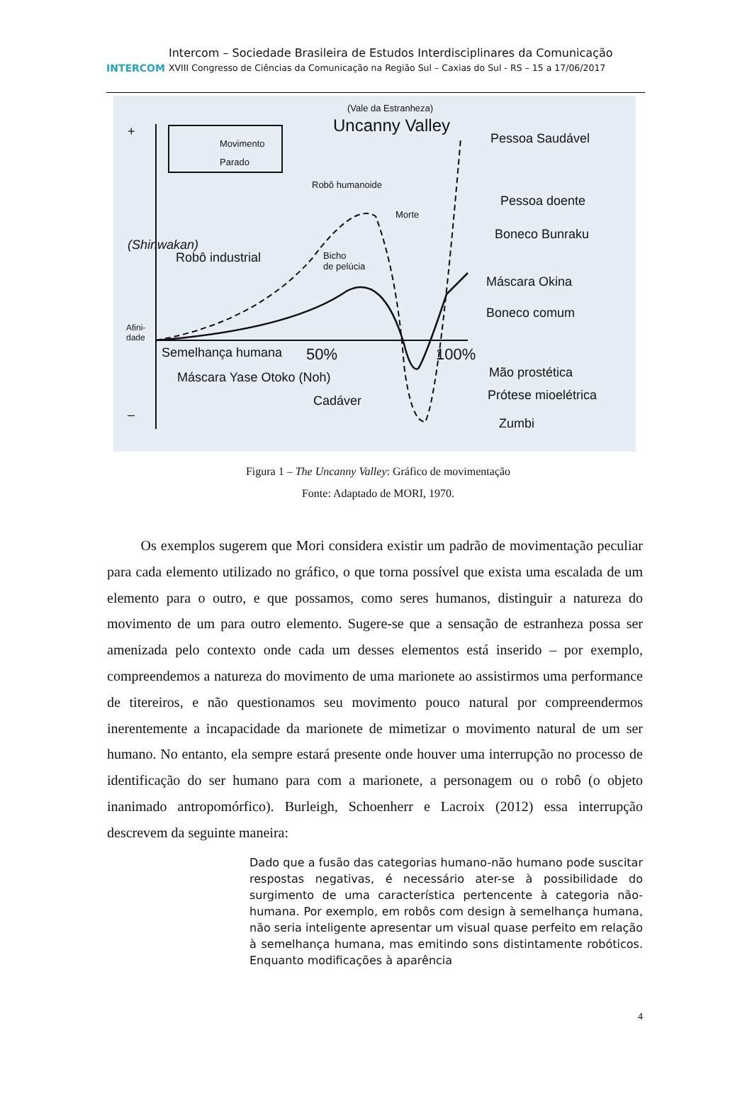INTERCOM
Intercom – Sociedade Brasileira de Estudos Interdisciplinares da Comunicação
XVIII Congresso de Ciências da Comunicação na Região Sul – Caxias do Sul - RS – 15 a 17/06/2017
(Vale da Estranheza)
Uncanny Valley
Movimento
Parado
+
–
(Shinwakan)
Afini-
dade
Robô humanoide
Morte
Robô industrial
Bicho
de pelúcia
Semelhança humana 50% 100%
Máscara Yase Otoko (Noh)
Cadáver
Pessoa Saudável
Pessoa doente
Boneco Bunraku
Máscara Okina
Boneco comum
Mão prostética
Prótese mioelétrica
Zumbi
Figura 1 – The Uncanny Valley: Gráfico de movimentação
Fonte: Adaptado de MORI, 1970.
Os exemplos sugerem que Mori considera existir um padrão de movimentação peculiar para cada elemento utilizado no gráfico, o que torna possível que exista uma escalada de um elemento para o outro, e que possamos, como seres humanos, distinguir a natureza do movimento de um para outro elemento. Sugere-se que a sensação de estranheza possa ser amenizada pelo contexto onde cada um desses elementos está inserido – por exemplo, compreendemos a natureza do movimento de uma marionete ao assistirmos uma performance de titereiros, e não questionamos seu movimento pouco natural por compreendermos inerentemente a incapacidade da marionete de mimetizar o movimento natural de um ser humano. No entanto, ela sempre estará presente onde houver uma interrupção no processo de identificação do ser humano para com a marionete, a personagem ou o robô (o objeto inanimado antropomórfico). Burleigh, Schoenherr e Lacroix (2012) essa interrupção descrevem da seguinte maneira:
Dado que a fusão das categorias humano-não humano pode suscitar respostas negativas, é necessário ater-se à possibilidade do surgimento de uma característica pertencente à categoria não-humana. Por exemplo, em robôs com design à semelhança humana, não seria inteligente apresentar um visual quase perfeito em relação à semelhança humana, mas emitindo sons distintamente robóticos. Enquanto modificações à aparência
4